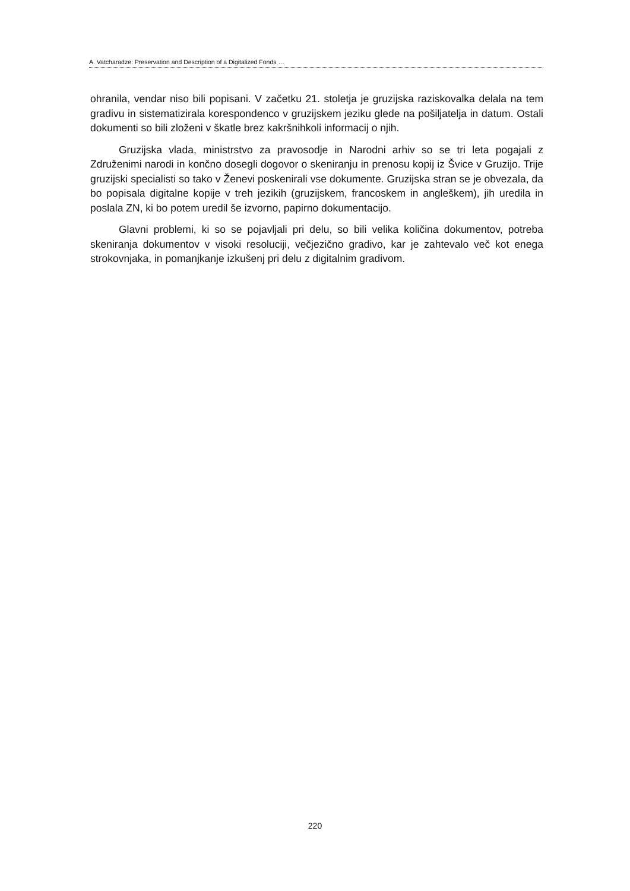A. Vatcharadze: Preservation and Description of a Digitalized Fonds …
ohranila, vendar niso bili popisani. V začetku 21. stoletja je gruzijska raziskovalka delala na tem gradivu in sistematizirala korespondenco v gruzijskem jeziku glede na pošiljatelja in datum. Ostali dokumenti so bili zloženi v škatle brez kakršnihkoli informacij o njih.
Gruzijska vlada, ministrstvo za pravosodje in Narodni arhiv so se tri leta pogajali z Združenimi narodi in končno dosegli dogovor o skeniranju in prenosu kopij iz Švice v Gruzijo. Trije gruzijski specialisti so tako v Ženevi poskenirali vse dokumente. Gruzijska stran se je obvezala, da bo popisala digitalne kopije v treh jezikih (gruzijskem, francoskem in angleškem), jih uredila in poslala ZN, ki bo potem uredil še izvorno, papirno dokumentacijo.
Glavni problemi, ki so se pojavljali pri delu, so bili velika količina dokumentov, potreba skeniranja dokumentov v visoki resoluciji, večjezično gradivo, kar je zahtevalo več kot enega strokovnjaka, in pomanjkanje izkušenj pri delu z digitalnim gradivom.
220